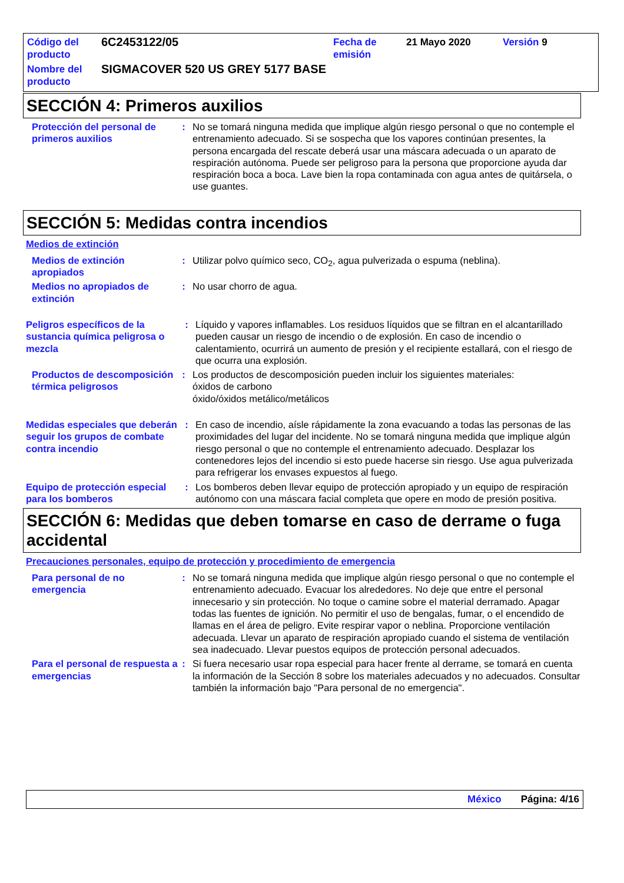| Código del producto | 6C2453122/05 | Fecha de emisión | 21 Mayo 2020 | Versión 9 |
| Nombre del producto | SIGMACOVER 520 US GREY 5177 BASE | | | |
SECCIÓN 4: Primeros auxilios
Protección del personal de primeros auxilios
: No se tomará ninguna medida que implique algún riesgo personal o que no contemple el entrenamiento adecuado. Si se sospecha que los vapores continúan presentes, la persona encargada del rescate deberá usar una máscara adecuada o un aparato de respiración autónoma. Puede ser peligroso para la persona que proporcione ayuda dar respiración boca a boca. Lave bien la ropa contaminada con agua antes de quitársela, o use guantes.
SECCIÓN 5: Medidas contra incendios
Medios de extinción
Medios de extinción apropiados
: Utilizar polvo químico seco, CO<sub>2</sub>, agua pulverizada o espuma (neblina).
Medios no apropiados de extinción
: No usar chorro de agua.
Peligros específicos de la sustancia química peligrosa o mezcla
: Líquido y vapores inflamables. Los residuos líquidos que se filtran en el alcantarillado pueden causar un riesgo de incendio o de explosión. En caso de incendio o calentamiento, ocurrirá un aumento de presión y el recipiente estallará, con el riesgo de que ocurra una explosión.
Productos de descomposición térmica peligrosos
: Los productos de descomposición pueden incluir los siguientes materiales:
óxidos de carbono
óxido/óxidos metálico/metálicos
Medidas especiales que deberán seguir los grupos de combate contra incendio
: En caso de incendio, aísle rápidamente la zona evacuando a todas las personas de las proximidades del lugar del incidente. No se tomará ninguna medida que implique algún riesgo personal o que no contemple el entrenamiento adecuado. Desplazar los contenedores lejos del incendio si esto puede hacerse sin riesgo. Use agua pulverizada para refrigerar los envases expuestos al fuego.
Equipo de protección especial para los bomberos
: Los bomberos deben llevar equipo de protección apropiado y un equipo de respiración autónomo con una máscara facial completa que opere en modo de presión positiva.
SECCIÓN 6: Medidas que deben tomarse en caso de derrame o fuga accidental
Precauciones personales, equipo de protección y procedimiento de emergencia
Para personal de no emergencia
: No se tomará ninguna medida que implique algún riesgo personal o que no contemple el entrenamiento adecuado. Evacuar los alrededores. No deje que entre el personal innecesario y sin protección. No toque o camine sobre el material derramado. Apagar todas las fuentes de ignición. No permitir el uso de bengalas, fumar, o el encendido de llamas en el área de peligro. Evite respirar vapor o neblina. Proporcione ventilación adecuada. Llevar un aparato de respiración apropiado cuando el sistema de ventilación sea inadecuado. Llevar puestos equipos de protección personal adecuados.
Para el personal de respuesta a emergencias
: Si fuera necesario usar ropa especial para hacer frente al derrame, se tomará en cuenta la información de la Sección 8 sobre los materiales adecuados y no adecuados. Consultar también la información bajo "Para personal de no emergencia".
México Página: 4/16